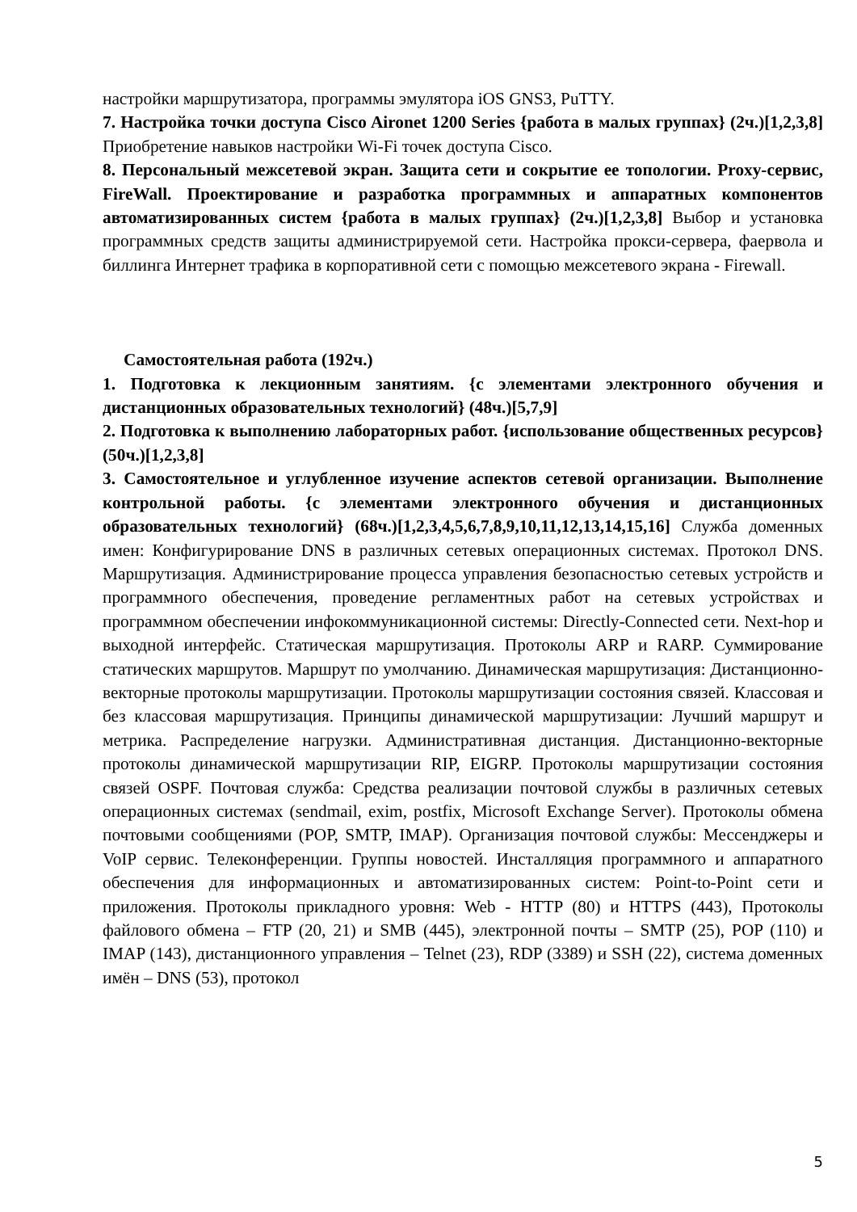настройки маршрутизатора, программы эмулятора iOS GNS3, PuTTY.
7. Настройка точки доступа Cisco Aironet 1200 Series {работа в малых группах} (2ч.)[1,2,3,8] Приобретение навыков настройки Wi-Fi точек доступа Cisco.
8. Персональный межсетевой экран. Защита сети и сокрытие ее топологии. Proxy-сервис, FireWall. Проектирование и разработка программных и аппаратных компонентов автоматизированных систем {работа в малых группах} (2ч.)[1,2,3,8] Выбор и установка программных средств защиты администрируемой сети. Настройка прокси-сервера, фаервола и биллинга Интернет трафика в корпоративной сети с помощью межсетевого экрана - Firewall.
Самостоятельная работа (192ч.)
1. Подготовка к лекционным занятиям. {с элементами электронного обучения и дистанционных образовательных технологий} (48ч.)[5,7,9]
2. Подготовка к выполнению лабораторных работ. {использование общественных ресурсов} (50ч.)[1,2,3,8]
3. Самостоятельное и углубленное изучение аспектов сетевой организации. Выполнение контрольной работы. {с элементами электронного обучения и дистанционных образовательных технологий} (68ч.)[1,2,3,4,5,6,7,8,9,10,11,12,13,14,15,16] Служба доменных имен: Конфигурирование DNS в различных сетевых операционных системах. Протокол DNS. Маршрутизация. Администрирование процесса управления безопасностью сетевых устройств и программного обеспечения, проведение регламентных работ на сетевых устройствах и программном обеспечении инфокоммуникационной системы: Directly-Connected сети. Next-hop и выходной интерфейс. Статическая маршрутизация. Протоколы ARP и RARP. Суммирование статических маршрутов. Маршрут по умолчанию. Динамическая маршрутизация: Дистанционно-векторные протоколы маршрутизации. Протоколы маршрутизации состояния связей. Классовая и без классовая маршрутизация. Принципы динамической маршрутизации: Лучший маршрут и метрика. Распределение нагрузки. Административная дистанция. Дистанционно-векторные протоколы динамической маршрутизации RIP, EIGRP. Протоколы маршрутизации состояния связей OSPF. Почтовая служба: Средства реализации почтовой службы в различных сетевых операционных системах (sendmail, exim, postfix, Microsoft Exchange Server). Протоколы обмена почтовыми сообщениями (POP, SMTP, IMAP). Организация почтовой службы: Мессенджеры и VoIP сервис. Телеконференции. Группы новостей. Инсталляция программного и аппаратного обеспечения для информационных и автоматизированных систем: Point-to-Point сети и приложения. Протоколы прикладного уровня: Web - HTTP (80) и HTTPS (443), Протоколы файлового обмена – FTP (20, 21) и SMB (445), электронной почты – SMTP (25), POP (110) и IMAP (143), дистанционного управления – Telnet (23), RDP (3389) и SSH (22), система доменных имён – DNS (53), протокол
5